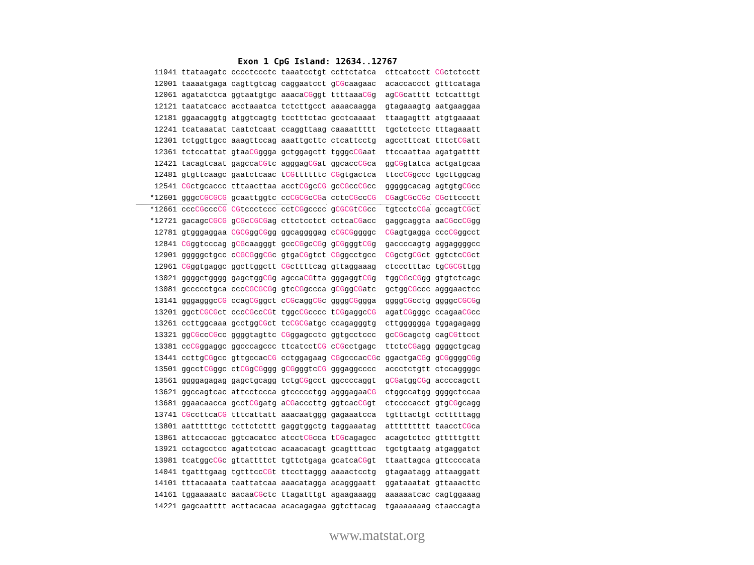Exon 1 CpG Island: 12634..12767
| 11941 | ttataagatc | cccctccctc | taaatcctgt | ccttctatca | cttcatcctt | CG ctctcctt |
| 12001 | taaaatgaga | cagttgtcag | caggaatcct | g CG caagaac | acaccaccct | gtttcataga |
| 12061 | agatatctca | ggtaatgtgc | aaaca CG ggt | ttttaaa CG g | ag CG catttt | tctcatttgt |
| 12121 | taatatcacc | acctaaatca | tctcttgcct | aaaacaagga | gtagaaagtg | aatgaaggaa |
| 12181 | ggaacaggtg | atggtcagtg | tcctttctac | gcctcaaaat | ttaagagttt | atgtgaaaat |
| 12241 | tcataaatat | taatctcaat | ccaggttaag | caaaattttt | tgctctcctc | tttagaaatt |
| 12301 | tctggttgcc | aaagttccag | aaattgcttc | ctcattcctg | agcctttcat | tttct CG att |
| 12361 | tctccattat | gtaa CG ggga | gctggagctt | tgggc CG aat | ttccaattaa | agatgatttt |
| 12421 | tacagtcaat | gagcca CG tc | agggag CG at | ggcacc CG ca | gg CG gtatca | actgatgcaa |
| 12481 | gtgttcaagc | gaatctcaac | t CG ttttttc | CG gtgactca | ttcc CG gccc | tgcttggcag |
| 12541 | CG ctgcaccc | tttaacttaa | acct CG gc CG | gc CG cc CG cc | gggggcacag | agtgtg CG cc |
| *12601 | gggc CG CG CG | gcaattggtc | cc CG CG c CG a | cctc CG cc CG | CG ag CG c CG c | CG cttccctt |
| *12661 | ccc CG ccc CG | CG tccctccc | cct CG gcccc | g CG CG t CG cc | tgtcctc CG a | gccagt CG ct |
| *12721 | gacagc CG CG | g CG c CG CG ag | cttctcctct | cctca CG acc | gaggcaggta | aa CG cc CG gg |
| 12781 | gtgggaggaa | CG CG gg CG gg | ggcaggggag | c CG CG ggggc | CG agtgagga | ccc CG ggcct |
| 12841 | CG ggtcccag | g CG caagggt | gcc CG gc CG g | g CG gggt CG g | gaccccagtg | aggaggggcc |
| 12901 | gggggctgcc | c CG CG gg CG c | gtga CG gtct | CG ggcctgcc | CG gctg CG ct | ggtctc CG ct |
| 12961 | CG ggtgaggc | ggcttggctt | CG cttttcag | gttaggaaag | ctccctttac | tg CG CG ttgg |
| 13021 | ggggctgggg | gagctgg CG g | agcca CG tta | gggaggt CG g | tgg CG c CG gg | gtgtctcagc |
| 13081 | gccccctgca | ccc CG CG CG g | gtc CG gccca | g CG gg CG atc | gctgg CG ccc | agggaactcc |
| 13141 | gggagggc CG | ccag CG ggct | c CG cagg CG c | gggg CG ggga | gggg CG cctg | ggggc CG CG g |
| 13201 | ggct CG CG ct | ccc CG cc CG t | tggc CG cccc | t CG gaggc CG | agat CG gggc | ccagaa CG cc |
| 13261 | ccttggcaaa | gcctgg CG ct | tc CG CG atgc | ccagagggtg | cttgggggga | tggagagagg |
| 13321 | gg CG cc CG cc | ggggtagttc | CG ggagcctc | ggtgcctccc | gc CG cagctg | cag CG ttcct |
| 13381 | cc CG ggaggc | ggcccagccc | ttcatcct CG | c CG cctgagc | ttctc CG agg | ggggctgcag |
| 13441 | ccttg CG gcc | gttgccac CG | cctggagaag | CG gcccac CG c | ggactga CG g | g CG gggg CG g |
| 13501 | ggcct CG ggc | ct CG g CG ggg | g CG gggtc CG | gggaggcccc | accctctgtt | ctccaggggc |
| 13561 | ggggagagag | gagctgcagg | tctg CG gcct | ggccccaggt | g CG atgg CG g | accccagctt |
| 13621 | ggccagtcac | attcctccca | gtccccctgg | agggagaa CG | ctggccatgg | ggggctccaa |
| 13681 | ggaacaacca | gcct CG gatg | a CG acccttg | ggtcac CG gt | ctccccacct | gtg CG gcagg |
| 13741 | CG ccttca CG | tttcattatt | aaacaatggg | gagaaatcca | tgtttactgt | cctttttagg |
| 13801 | aattttttgc | tcttctcttt | gaggtggctg | taggaaatag | attttttttt | taacct CG ca |
| 13861 | attccaccac | ggtcacatcc | atcct CG cca | t CG cagagcc | acagctctcc | gtttttgttt |
| 13921 | cctagcctcc | agattctcac | acaacacagt | gcagtttcac | tgctgtaatg | atgaggatct |
| 13981 | tcatggc CG c | gttattttct | tgttctgaga | gcatca CG gt | ttaattagca | gttccccata |
| 14041 | tgatttgaag | tgtttcc CG t | ttccttaggg | aaaactcctg | gtagaatagg | attaaggatt |
| 14101 | tttacaaata | taattatcaa | aaacatagga | acagggaatt | ggataaatat | gttaaacttc |
| 14161 | tggaaaaatc | aacaa CG ctc | ttagatttgt | agaagaaagg | aaaaaatcac | cagtggaaag |
| 14221 | gagcaatttt | acttacacaa | acacagagaa | ggtcttacag | tgaaaaaaag | ctaaccagta |
www.matstat.org